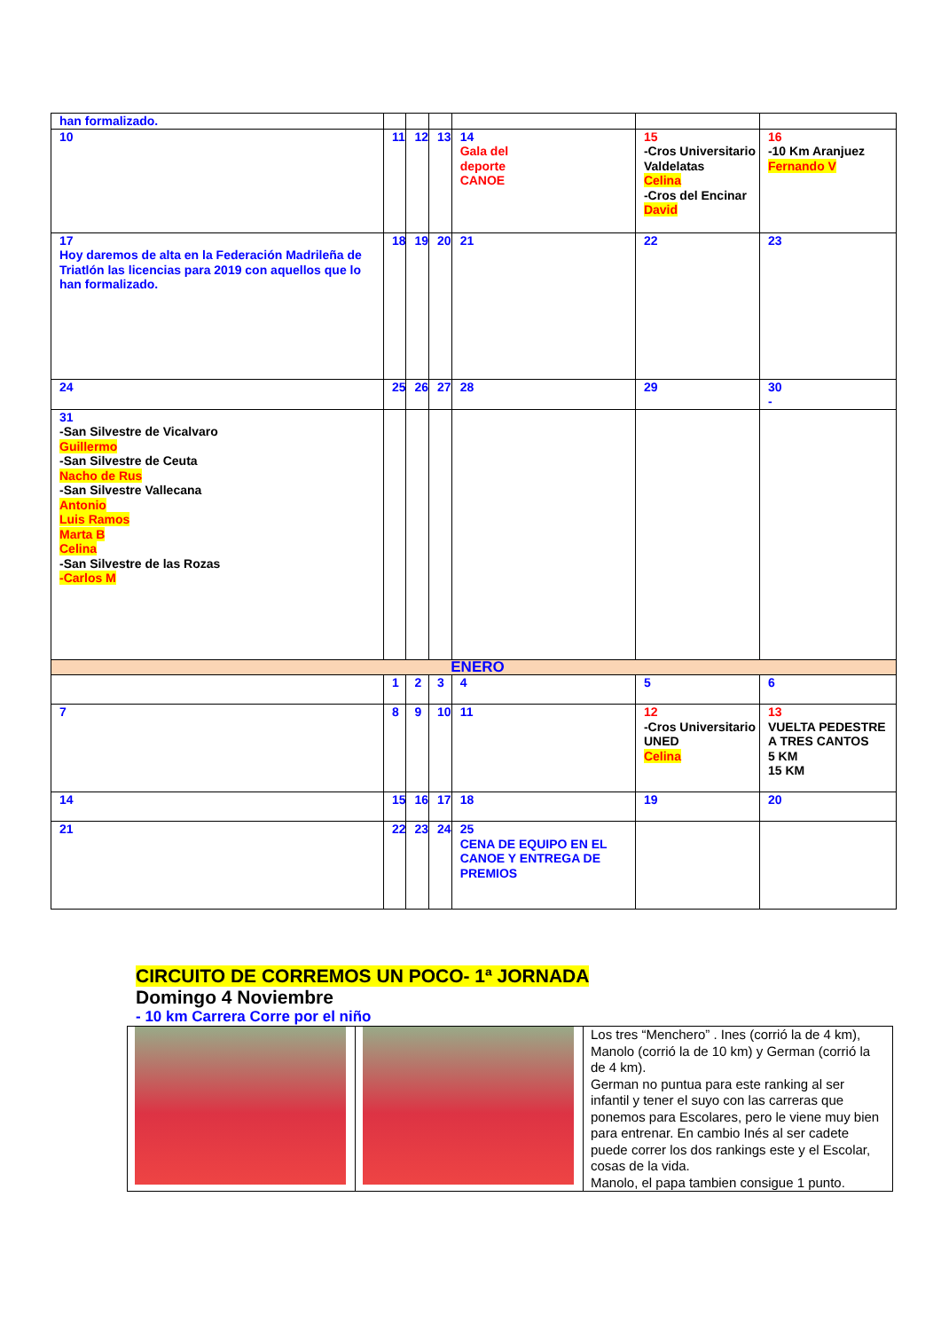| han formalizado. | | | | | | |
| 10 | 11 | 12 | 13 | 14 Gala del deporte CANOE | 15 -Cros Universitario Valdelatas Celina -Cros del Encinar David | 16 -10 Km Aranjuez Fernando V |
| 17 Hoy daremos de alta en la Federación Madrileña de Triatlón las licencias para 2019 con aquellos que lo han formalizado. | 18 | 19 | 20 | 21 | 22 | 23 |
| 24 | 25 | 26 | 27 | 28 | 29 | 30 - |
| 31 -San Silvestre de Vicalvaro Guillermo -San Silvestre de Ceuta Nacho de Rus -San Silvestre Vallecana Antonio Luis Ramos Marta B Celina -San Silvestre de las Rozas -Carlos M | | | | | | |
| ENERO | | | | | | |
| | 1 | 2 | 3 | 4 | 5 | 6 |
| 7 | 8 | 9 | 10 | 11 | 12 -Cros Universitario UNED Celina | 13 VUELTA PEDESTRE A TRES CANTOS 5 KM 15 KM |
| 14 | 15 | 16 | 17 | 18 | 19 | 20 |
| 21 | 22 | 23 | 24 | 25 CENA DE EQUIPO EN EL CANOE Y ENTREGA DE PREMIOS | | |
CIRCUITO DE CORREMOS UN POCO- 1ª JORNADA
Domingo 4 Noviembre
- 10 km Carrera Corre por el niño
| | | Los tres “Menchero” . Ines (corrió la de 4 km), Manolo (corrió la de 10 km) y German (corrió la de 4 km). German no puntua para este ranking al ser infantil y tener el suyo con las carreras que ponemos para Escolares, pero le viene muy bien para entrenar. En cambio Inés al ser cadete puede correr los dos rankings este y el Escolar, cosas de la vida. Manolo, el papa tambien consigue 1 punto. |